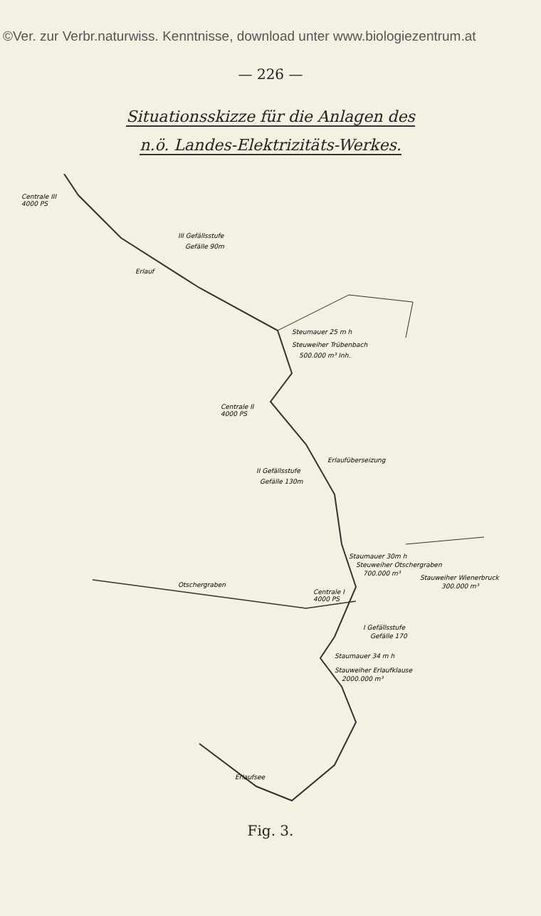©Ver. zur Verbr.naturwiss. Kenntnisse, download unter www.biologiezentrum.at
— 226 —
Situationsskizze für die Anlagen des
n.ö. Landes-Elektrizitäts-Werkes.
Centrale III
4000 PS
III Gefällsstufe
Gefälle 90m
Erlauf
Steumauer 25 m h
Steuweiher Trübenbach
500.000 m³ Inh.
Centrale II
4000 PS
Erlaufüberseizung
II Gefällsstufe
Gefälle 130m
Staumauer 30m h
Steuweiher Otschergraben
700.000 m³
Stauweiher Wienerbruck
300.000 m³
Centrale I
4000 PS
Otschergraben
I Gefällsstufe
Gefälle 170
Staumauer 34 m h
Stauweiher Erlaufklause
2000.000 m³
Erlaufsee
Fig. 3.